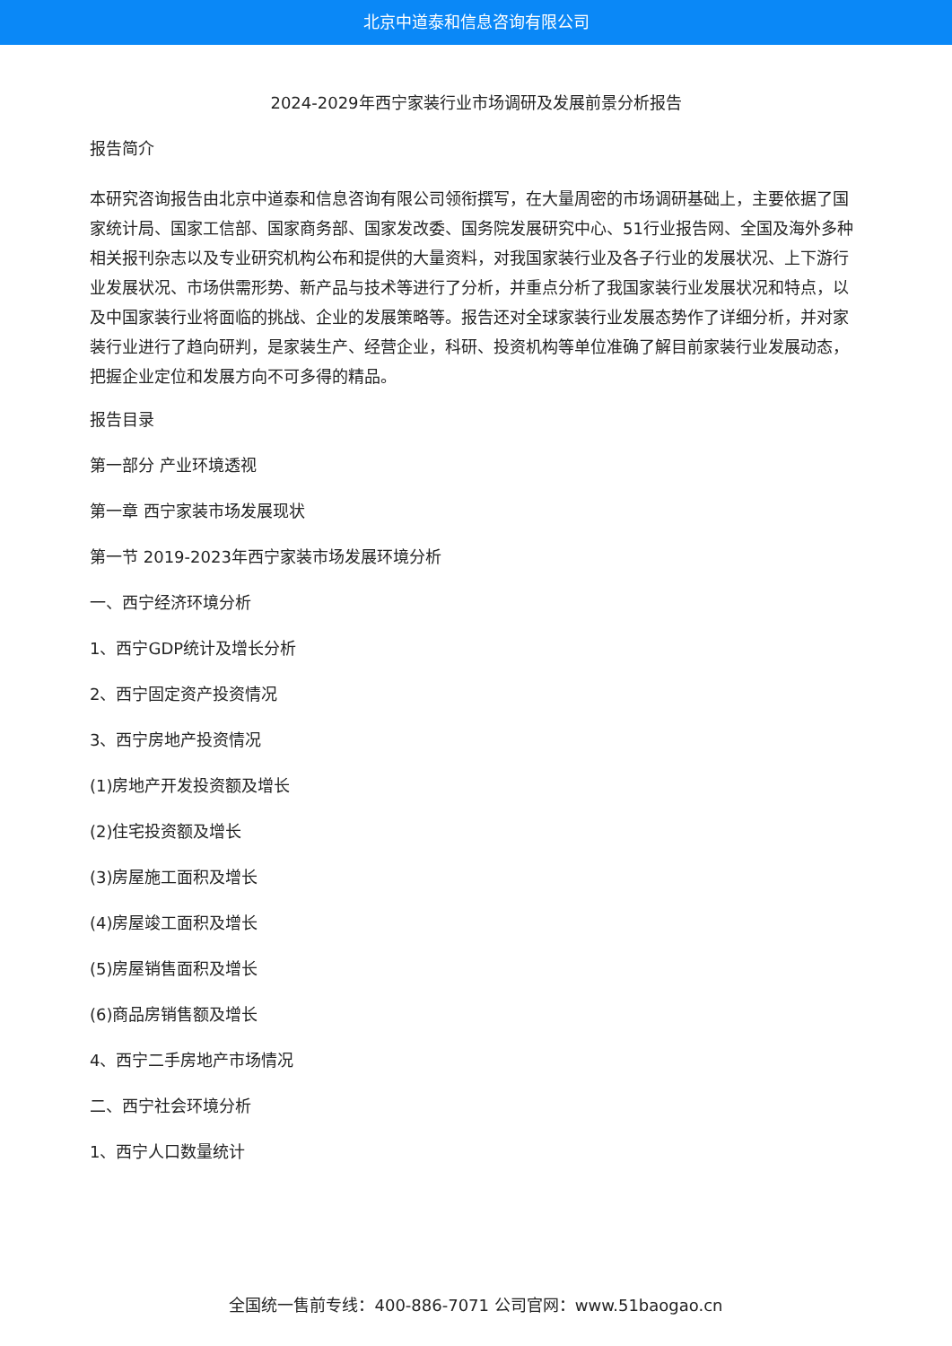北京中道泰和信息咨询有限公司
2024-2029年西宁家装行业市场调研及发展前景分析报告
报告简介
本研究咨询报告由北京中道泰和信息咨询有限公司领衔撰写，在大量周密的市场调研基础上，主要依据了国家统计局、国家工信部、国家商务部、国家发改委、国务院发展研究中心、51行业报告网、全国及海外多种相关报刊杂志以及专业研究机构公布和提供的大量资料，对我国家装行业及各子行业的发展状况、上下游行业发展状况、市场供需形势、新产品与技术等进行了分析，并重点分析了我国家装行业发展状况和特点，以及中国家装行业将面临的挑战、企业的发展策略等。报告还对全球家装行业发展态势作了详细分析，并对家装行业进行了趋向研判，是家装生产、经营企业，科研、投资机构等单位准确了解目前家装行业发展动态，把握企业定位和发展方向不可多得的精品。
报告目录
第一部分 产业环境透视
第一章 西宁家装市场发展现状
第一节 2019-2023年西宁家装市场发展环境分析
一、西宁经济环境分析
1、西宁GDP统计及增长分析
2、西宁固定资产投资情况
3、西宁房地产投资情况
(1)房地产开发投资额及增长
(2)住宅投资额及增长
(3)房屋施工面积及增长
(4)房屋竣工面积及增长
(5)房屋销售面积及增长
(6)商品房销售额及增长
4、西宁二手房地产市场情况
二、西宁社会环境分析
1、西宁人口数量统计
全国统一售前专线：400-886-7071 公司官网：www.51baogao.cn